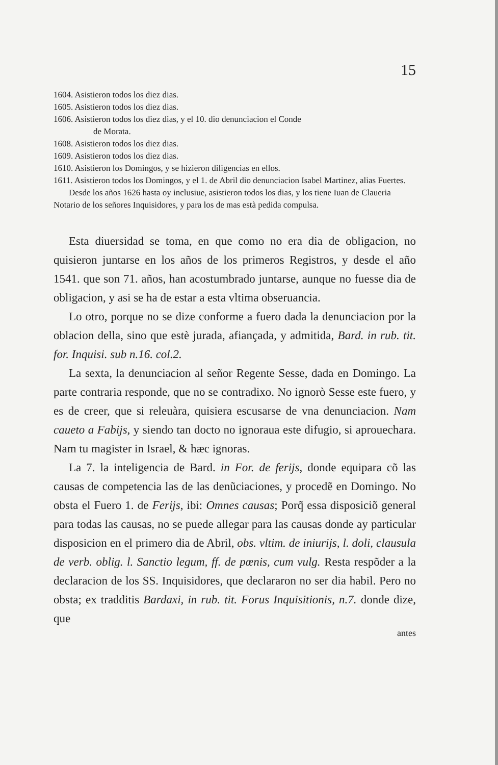15
1604. Asistieron todos los diez dias.
1605. Asistieron todos los diez dias.
1606. Asistieron todos los diez dias, y el 10. dio denunciacion el Conde
de Morata.
1608. Asistieron todos los diez dias.
1609. Asistieron todos los diez dias.
1610. Asistieron los Domingos, y se hizieron diligencias en ellos.
1611. Asistieron todos los Domingos, y el 1. de Abril dio denunciacion Isabel Martinez, alias Fuertes.
Desde los años 1626 hasta oy inclusiue, asistieron todos los dias, y los tiene Iuan de Claueria Notario de los señores Inquisidores, y para los de mas està pedida compulsa.
Esta diuersidad se toma, en que como no era dia de obligacion, no quisieron juntarse en los años de los primeros Registros, y desde el año 1541. que son 71. años, han acostumbrado juntarse, aunque no fuesse dia de obligacion, y asi se ha de estar a esta vltima obseruancia.
Lo otro, porque no se dize conforme a fuero dada la denunciacion por la oblacion della, sino que estè jurada, afiançada, y admitida, Bard. in rub. tit. for. Inquisi. sub n.16. col.2.
La sexta, la denunciacion al señor Regente Sesse, dada en Domingo. La parte contraria responde, que no se contradixo. No ignorò Sesse este fuero, y es de creer, que si releuàra, quisiera escusarse de vna denunciacion. Nam caueto a Fabijs, y siendo tan docto no ignoraua este difugio, si aprouechara. Nam tu magister in Israel, & hæc ignoras.
La 7. la inteligencia de Bard. in For. de ferijs, donde equipara cõ las causas de competencia las de las denũciaciones, y procedẽ en Domingo. No obsta el Fuero 1. de Ferijs, ibi: Omnes causas; Porq̃ essa disposiciõ general para todas las causas, no se puede allegar para las causas donde ay particular disposicion en el primero dia de Abril, obs. vltim. de iniurijs, l. doli, clausula de verb. oblig. l. Sanctio legum, ff. de pœnis, cum vulg. Resta respõder a la declaracion de los SS. Inquisidores, que declararon no ser dia habil. Pero no obsta; ex tradditis Bardaxi, in rub. tit. Forus Inquisitionis, n.7. donde dize, que
antes